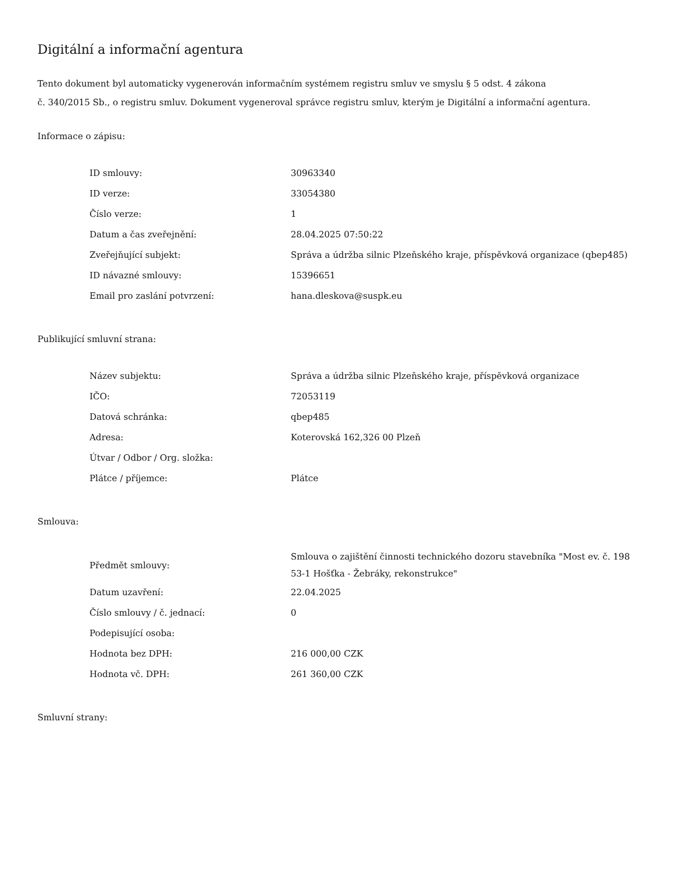Digitální a informační agentura
Tento dokument byl automaticky vygenerován informačním systémem registru smluv ve smyslu § 5 odst. 4 zákona
č. 340/2015 Sb., o registru smluv. Dokument vygeneroval správce registru smluv, kterým je Digitální a informační agentura.
Informace o zápisu:
| ID smlouvy: | 30963340 |
| ID verze: | 33054380 |
| Číslo verze: | 1 |
| Datum a čas zveřejnění: | 28.04.2025 07:50:22 |
| Zveřejňující subjekt: | Správa a údržba silnic Plzeňského kraje, příspěvková organizace (qbep485) |
| ID návazné smlouvy: | 15396651 |
| Email pro zaslání potvrzení: | hana.dleskova@suspk.eu |
Publikující smluvní strana:
| Název subjektu: | Správa a údržba silnic Plzeňského kraje, příspěvková organizace |
| IČO: | 72053119 |
| Datová schránka: | qbep485 |
| Adresa: | Koterovská 162,326 00 Plzeň |
| Útvar / Odbor / Org. složka: | |
| Plátce / příjemce: | Plátce |
Smlouva:
| Předmět smlouvy: | Smlouva o zajištění činnosti technického dozoru stavebníka "Most ev. č. 198 53-1 Hošťka - Žebráky, rekonstrukce" |
| Datum uzavření: | 22.04.2025 |
| Číslo smlouvy / č. jednací: | 0 |
| Podepisující osoba: | |
| Hodnota bez DPH: | 216 000,00 CZK |
| Hodnota vč. DPH: | 261 360,00 CZK |
Smluvní strany: